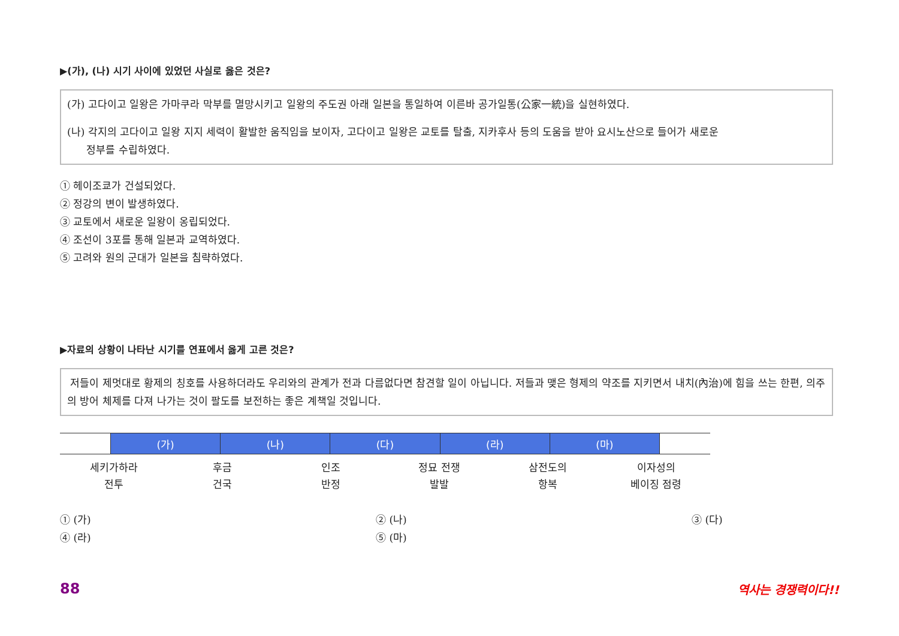▶(가), (나) 시기 사이에 있었던 사실로 옳은 것은?
(가) 고다이고 일왕은 가마쿠라 막부를 멸망시키고 일왕의 주도권 아래 일본을 통일하여 이른바 공가일통(公家一統)을 실현하였다.
(나) 각지의 고다이고 일왕 지지 세력이 활발한 움직임을 보이자, 고다이고 일왕은 교토를 탈출, 지카후사 등의 도움을 받아 요시노산으로 들어가 새로운
정부를 수립하였다.
① 헤이조쿄가 건설되었다.
② 정강의 변이 발생하였다.
③ 교토에서 새로운 일왕이 옹립되었다.
④ 조선이 3포를 통해 일본과 교역하였다.
⑤ 고려와 원의 군대가 일본을 침략하였다.
▶자료의 상황이 나타난 시기를 연표에서 옳게 고른 것은?
저들이 제멋대로 황제의 칭호를 사용하더라도 우리와의 관계가 전과 다름없다면 참견할 일이 아닙니다. 저들과 맺은 형제의 약조를 지키면서 내치(內治)에 힘을 쓰는 한편, 의주의 방어 체제를 다져 나가는 것이 팔도를 보전하는 좋은 계책일 것입니다.
| | (가) | (나) | (다) | (라) | (마) | |
세키가하라
전투
후금
건국
인조
반정
정묘 전쟁
발발
삼전도의
항복
이자성의
베이징 점령
① (가)
② (나)
③ (다)
④ (라)
⑤ (마)
88 역사는 경쟁력이다!!